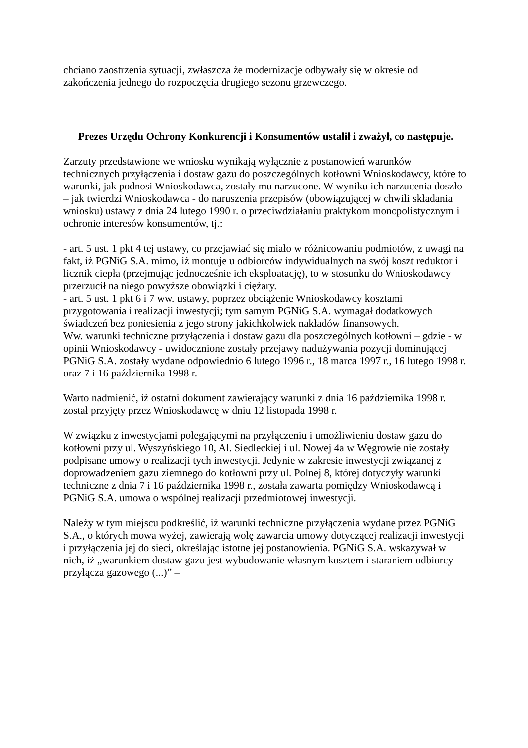chciano zaostrzenia sytuacji, zwłaszcza że modernizacje odbywały się w okresie od zakończenia jednego do rozpoczęcia drugiego sezonu grzewczego.
Prezes Urzędu Ochrony Konkurencji i Konsumentów ustalił i zważył, co następuje.
Zarzuty przedstawione we wniosku wynikają wyłącznie z postanowień warunków technicznych przyłączenia i dostaw gazu do poszczególnych kotłowni Wnioskodawcy, które to warunki, jak podnosi Wnioskodawca, zostały mu narzucone. W wyniku ich narzucenia doszło – jak twierdzi Wnioskodawca - do naruszenia przepisów (obowiązującej w chwili składania wniosku) ustawy z dnia 24 lutego 1990 r. o przeciwdziałaniu praktykom monopolistycznym i ochronie interesów konsumentów, tj.:
- art. 5 ust. 1 pkt 4 tej ustawy, co przejawiać się miało w różnicowaniu podmiotów, z uwagi na fakt, iż PGNiG S.A. mimo, iż montuje u odbiorców indywidualnych na swój koszt reduktor i licznik ciepła (przejmując jednocześnie ich eksploatację), to w stosunku do Wnioskodawcy przerzucił na niego powyższe obowiązki i ciężary.
- art. 5 ust. 1 pkt 6 i 7 ww. ustawy, poprzez obciążenie Wnioskodawcy kosztami przygotowania i realizacji inwestycji; tym samym PGNiG S.A. wymagał dodatkowych świadczeń bez poniesienia z jego strony jakichkolwiek nakładów finansowych.
Ww. warunki techniczne przyłączenia i dostaw gazu dla poszczególnych kotłowni – gdzie - w opinii Wnioskodawcy - uwidocznione zostały przejawy nadużywania pozycji dominującej PGNiG S.A. zostały wydane odpowiednio 6 lutego 1996 r., 18 marca 1997 r., 16 lutego 1998 r. oraz 7 i 16 października 1998 r.
Warto nadmienić, iż ostatni dokument zawierający warunki z dnia 16 października 1998 r. został przyjęty przez Wnioskodawcę w dniu 12 listopada 1998 r.
W związku z inwestycjami polegającymi na przyłączeniu i umożliwieniu dostaw gazu do kotłowni przy ul. Wyszyńskiego 10, Al. Siedleckiej i ul. Nowej 4a w Węgrowie nie zostały podpisane umowy o realizacji tych inwestycji. Jedynie w zakresie inwestycji związanej z doprowadzeniem gazu ziemnego do kotłowni przy ul. Polnej 8, której dotyczyły warunki techniczne z dnia 7 i 16 października 1998 r., została zawarta pomiędzy Wnioskodawcą i PGNiG S.A. umowa o wspólnej realizacji przedmiotowej inwestycji.
Należy w tym miejscu podkreślić, iż warunki techniczne przyłączenia wydane przez PGNiG S.A., o których mowa wyżej, zawierają wolę zawarcia umowy dotyczącej realizacji inwestycji i przyłączenia jej do sieci, określając istotne jej postanowienia. PGNiG S.A. wskazywał w nich, iż „warunkiem dostaw gazu jest wybudowanie własnym kosztem i staraniem odbiorcy przyłącza gazowego (...)” –